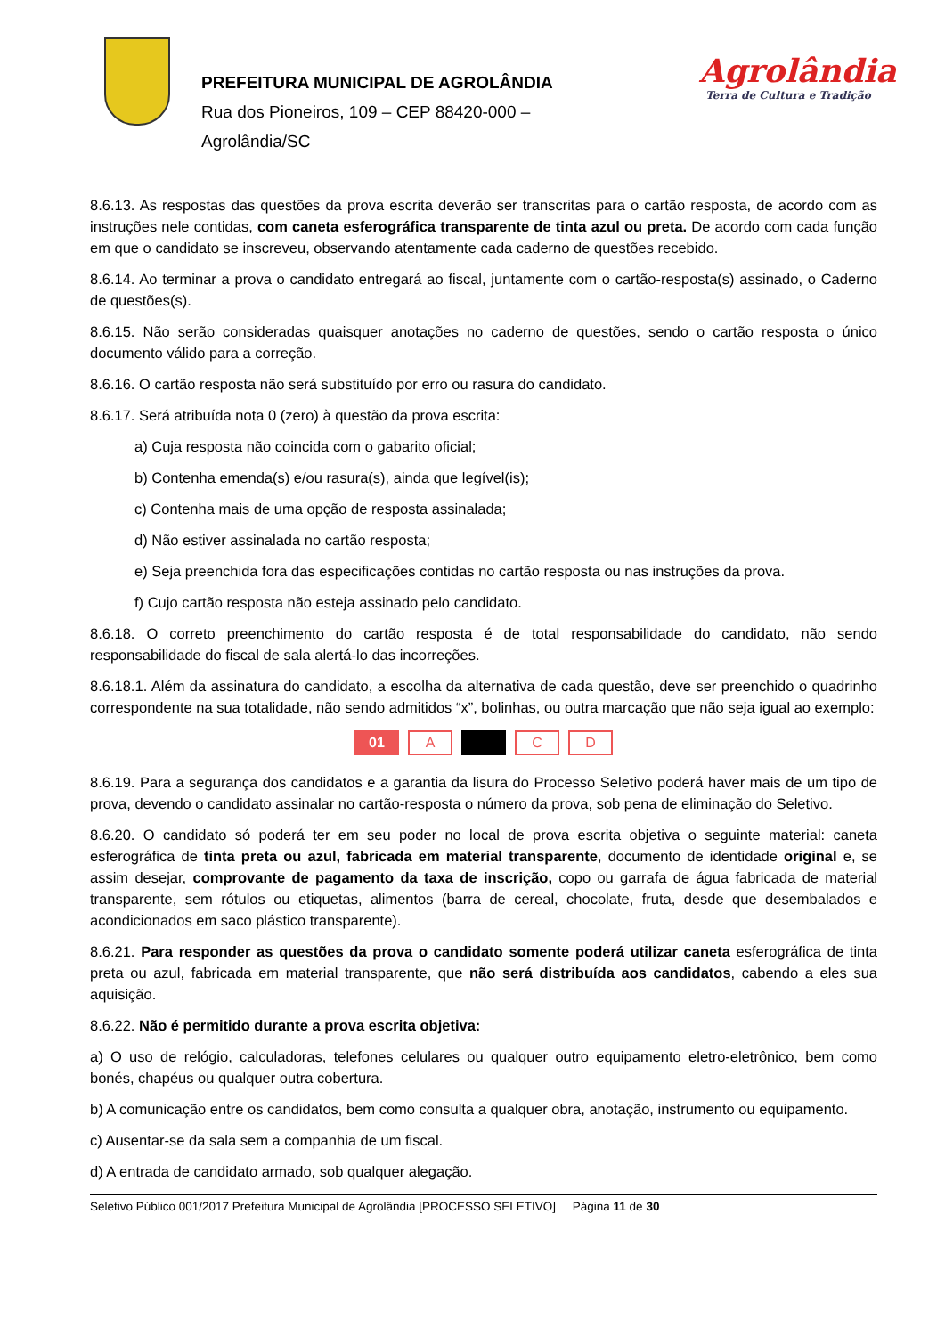PREFEITURA MUNICIPAL DE AGROLÂNDIA
Rua dos Pioneiros, 109 – CEP 88420-000 –
Agrolândia/SC
Agrolândia
Terra de Cultura e Tradição
8.6.13. As respostas das questões da prova escrita deverão ser transcritas para o cartão resposta, de acordo com as instruções nele contidas, com caneta esferográfica transparente de tinta azul ou preta. De acordo com cada função em que o candidato se inscreveu, observando atentamente cada caderno de questões recebido.
8.6.14. Ao terminar a prova o candidato entregará ao fiscal, juntamente com o cartão-resposta(s) assinado, o Caderno de questões(s).
8.6.15. Não serão consideradas quaisquer anotações no caderno de questões, sendo o cartão resposta o único documento válido para a correção.
8.6.16. O cartão resposta não será substituído por erro ou rasura do candidato.
8.6.17. Será atribuída nota 0 (zero) à questão da prova escrita:
a) Cuja resposta não coincida com o gabarito oficial;
b) Contenha emenda(s) e/ou rasura(s), ainda que legível(is);
c) Contenha mais de uma opção de resposta assinalada;
d) Não estiver assinalada no cartão resposta;
e) Seja preenchida fora das especificações contidas no cartão resposta ou nas instruções da prova.
f) Cujo cartão resposta não esteja assinado pelo candidato.
8.6.18. O correto preenchimento do cartão resposta é de total responsabilidade do candidato, não sendo responsabilidade do fiscal de sala alertá-lo das incorreções.
8.6.18.1. Além da assinatura do candidato, a escolha da alternativa de cada questão, deve ser preenchido o quadrinho correspondente na sua totalidade, não sendo admitidos “x”, bolinhas, ou outra marcação que não seja igual ao exemplo:
01 A C D
8.6.19. Para a segurança dos candidatos e a garantia da lisura do Processo Seletivo poderá haver mais de um tipo de prova, devendo o candidato assinalar no cartão-resposta o número da prova, sob pena de eliminação do Seletivo.
8.6.20. O candidato só poderá ter em seu poder no local de prova escrita objetiva o seguinte material: caneta esferográfica de tinta preta ou azul, fabricada em material transparente, documento de identidade original e, se assim desejar, comprovante de pagamento da taxa de inscrição, copo ou garrafa de água fabricada de material transparente, sem rótulos ou etiquetas, alimentos (barra de cereal, chocolate, fruta, desde que desembalados e acondicionados em saco plástico transparente).
8.6.21. Para responder as questões da prova o candidato somente poderá utilizar caneta esferográfica de tinta preta ou azul, fabricada em material transparente, que não será distribuída aos candidatos, cabendo a eles sua aquisição.
8.6.22. Não é permitido durante a prova escrita objetiva:
a) O uso de relógio, calculadoras, telefones celulares ou qualquer outro equipamento eletro-eletrônico, bem como bonés, chapéus ou qualquer outra cobertura.
b) A comunicação entre os candidatos, bem como consulta a qualquer obra, anotação, instrumento ou equipamento.
c) Ausentar-se da sala sem a companhia de um fiscal.
d) A entrada de candidato armado, sob qualquer alegação.
Seletivo Público 001/2017 Prefeitura Municipal de Agrolândia [PROCESSO SELETIVO] Página 11 de 30